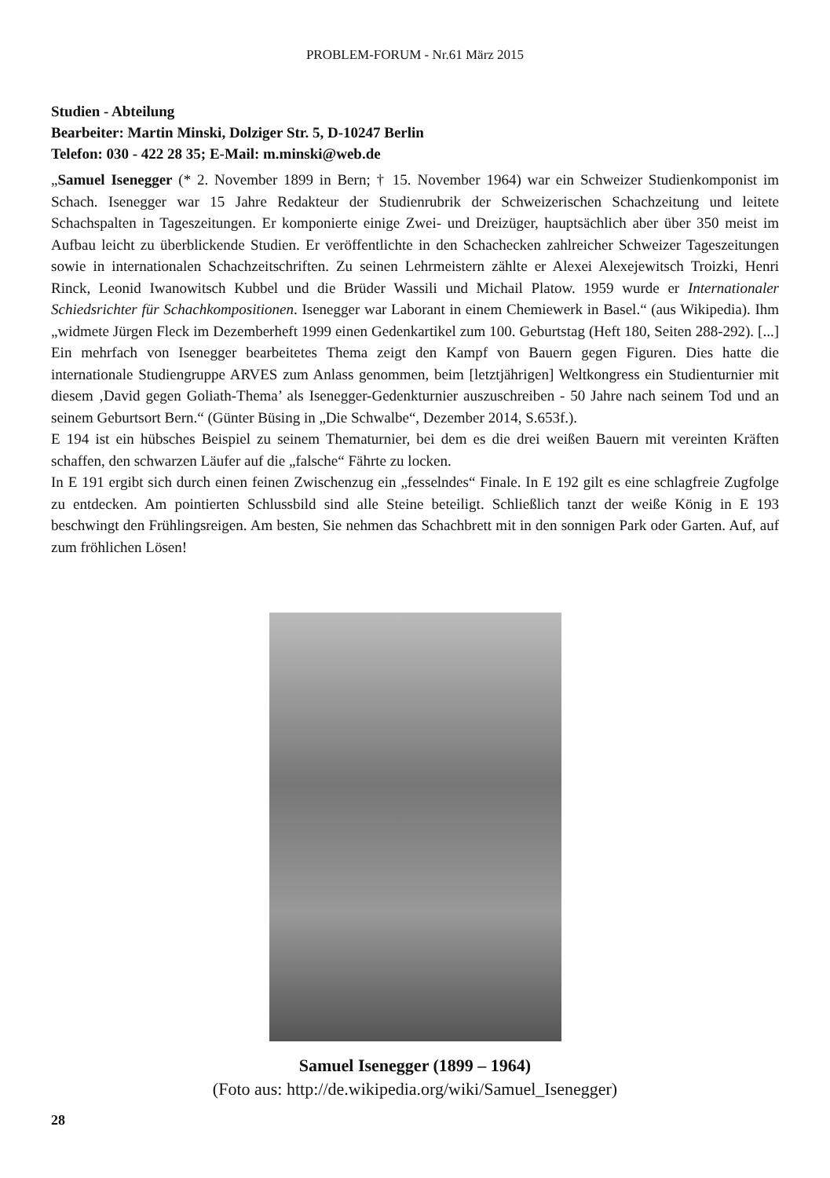PROBLEM-FORUM - Nr.61 März 2015
Studien - Abteilung
Bearbeiter: Martin Minski, Dolziger Str. 5, D-10247 Berlin
Telefon: 030 - 422 28 35; E-Mail: m.minski@web.de
„Samuel Isenegger (* 2. November 1899 in Bern; † 15. November 1964) war ein Schweizer Studienkomponist im Schach. Isenegger war 15 Jahre Redakteur der Studienrubrik der Schweizerischen Schachzeitung und leitete Schachspalten in Tageszeitungen. Er komponierte einige Zwei- und Dreizüger, hauptsächlich aber über 350 meist im Aufbau leicht zu überblickende Studien. Er veröffentlichte in den Schachecken zahlreicher Schweizer Tageszeitungen sowie in internationalen Schachzeitschriften. Zu seinen Lehrmeistern zählte er Alexei Alexejewitsch Troizki, Henri Rinck, Leonid Iwanowitsch Kubbel und die Brüder Wassili und Michail Platow. 1959 wurde er Internationaler Schiedsrichter für Schachkompositionen. Isenegger war Laborant in einem Chemiewerk in Basel.“ (aus Wikipedia). Ihm „widmete Jürgen Fleck im Dezemberheft 1999 einen Gedenkartikel zum 100. Geburtstag (Heft 180, Seiten 288-292). [...] Ein mehrfach von Isenegger bearbeitetes Thema zeigt den Kampf von Bauern gegen Figuren. Dies hatte die internationale Studiengruppe ARVES zum Anlass genommen, beim [letztjährigen] Weltkongress ein Studienturnier mit diesem ‚David gegen Goliath-Thema’ als Isenegger-Gedenkturnier auszuschreiben - 50 Jahre nach seinem Tod und an seinem Geburtsort Bern.“ (Günter Büsing in „Die Schwalbe“, Dezember 2014, S.653f.).
E 194 ist ein hübsches Beispiel zu seinem Thematurnier, bei dem es die drei weißen Bauern mit vereinten Kräften schaffen, den schwarzen Läufer auf die „falsche“ Fährte zu locken.
In E 191 ergibt sich durch einen feinen Zwischenzug ein „fesselndes“ Finale. In E 192 gilt es eine schlagfreie Zugfolge zu entdecken. Am pointierten Schlussbild sind alle Steine beteiligt. Schließlich tanzt der weiße König in E 193 beschwingt den Frühlingsreigen. Am besten, Sie nehmen das Schachbrett mit in den sonnigen Park oder Garten. Auf, auf zum fröhlichen Lösen!
Samuel Isenegger (1899 – 1964)
(Foto aus: http://de.wikipedia.org/wiki/Samuel_Isenegger)
28